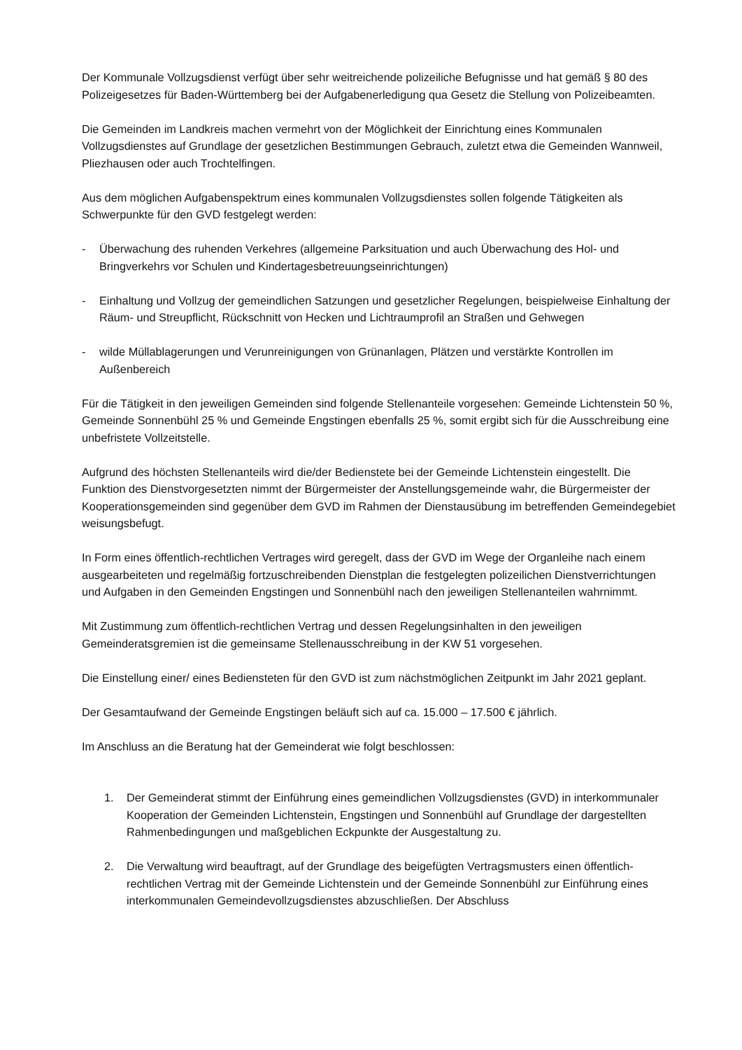Der Kommunale Vollzugsdienst verfügt über sehr weitreichende polizeiliche Befugnisse und hat gemäß § 80 des Polizeigesetzes für Baden-Württemberg bei der Aufgabenerledigung qua Gesetz die Stellung von Polizeibeamten.
Die Gemeinden im Landkreis machen vermehrt von der Möglichkeit der Einrichtung eines Kommunalen Vollzugsdienstes auf Grundlage der gesetzlichen Bestimmungen Gebrauch, zuletzt etwa die Gemeinden Wannweil, Pliezhausen oder auch Trochtelfingen.
Aus dem möglichen Aufgabenspektrum eines kommunalen Vollzugsdienstes sollen folgende Tätigkeiten als Schwerpunkte für den GVD festgelegt werden:
- Überwachung des ruhenden Verkehres (allgemeine Parksituation und auch Überwachung des Hol- und Bringverkehrs vor Schulen und Kindertagesbetreuungseinrichtungen)
- Einhaltung und Vollzug der gemeindlichen Satzungen und gesetzlicher Regelungen, beispielweise Einhaltung der Räum- und Streupflicht, Rückschnitt von Hecken und Lichtraumprofil an Straßen und Gehwegen
- wilde Müllablagerungen und Verunreinigungen von Grünanlagen, Plätzen und verstärkte Kontrollen im Außenbereich
Für die Tätigkeit in den jeweiligen Gemeinden sind folgende Stellenanteile vorgesehen: Gemeinde Lichtenstein 50 %, Gemeinde Sonnenbühl 25 % und Gemeinde Engstingen ebenfalls 25 %, somit ergibt sich für die Ausschreibung eine unbefristete Vollzeitstelle.
Aufgrund des höchsten Stellenanteils wird die/der Bedienstete bei der Gemeinde Lichtenstein eingestellt. Die Funktion des Dienstvorgesetzten nimmt der Bürgermeister der Anstellungsgemeinde wahr, die Bürgermeister der Kooperationsgemeinden sind gegenüber dem GVD im Rahmen der Dienstausübung im betreffenden Gemeindegebiet weisungsbefugt.
In Form eines öffentlich-rechtlichen Vertrages wird geregelt, dass der GVD im Wege der Organleihe nach einem ausgearbeiteten und regelmäßig fortzuschreibenden Dienstplan die festgelegten polizeilichen Dienstverrichtungen und Aufgaben in den Gemeinden Engstingen und Sonnenbühl nach den jeweiligen Stellenanteilen wahrnimmt.
Mit Zustimmung zum öffentlich-rechtlichen Vertrag und dessen Regelungsinhalten in den jeweiligen Gemeinderatsgremien ist die gemeinsame Stellenausschreibung in der KW 51 vorgesehen.
Die Einstellung einer/ eines Bediensteten für den GVD ist zum nächstmöglichen Zeitpunkt im Jahr 2021 geplant.
Der Gesamtaufwand der Gemeinde Engstingen beläuft sich auf ca. 15.000 – 17.500 € jährlich.
Im Anschluss an die Beratung hat der Gemeinderat wie folgt beschlossen:
1. Der Gemeinderat stimmt der Einführung eines gemeindlichen Vollzugsdienstes (GVD) in interkommunaler Kooperation der Gemeinden Lichtenstein, Engstingen und Sonnenbühl auf Grundlage der dargestellten Rahmenbedingungen und maßgeblichen Eckpunkte der Ausgestaltung zu.
2. Die Verwaltung wird beauftragt, auf der Grundlage des beigefügten Vertragsmusters einen öffentlich-rechtlichen Vertrag mit der Gemeinde Lichtenstein und der Gemeinde Sonnenbühl zur Einführung eines interkommunalen Gemeindevollzugsdienstes abzuschließen. Der Abschluss